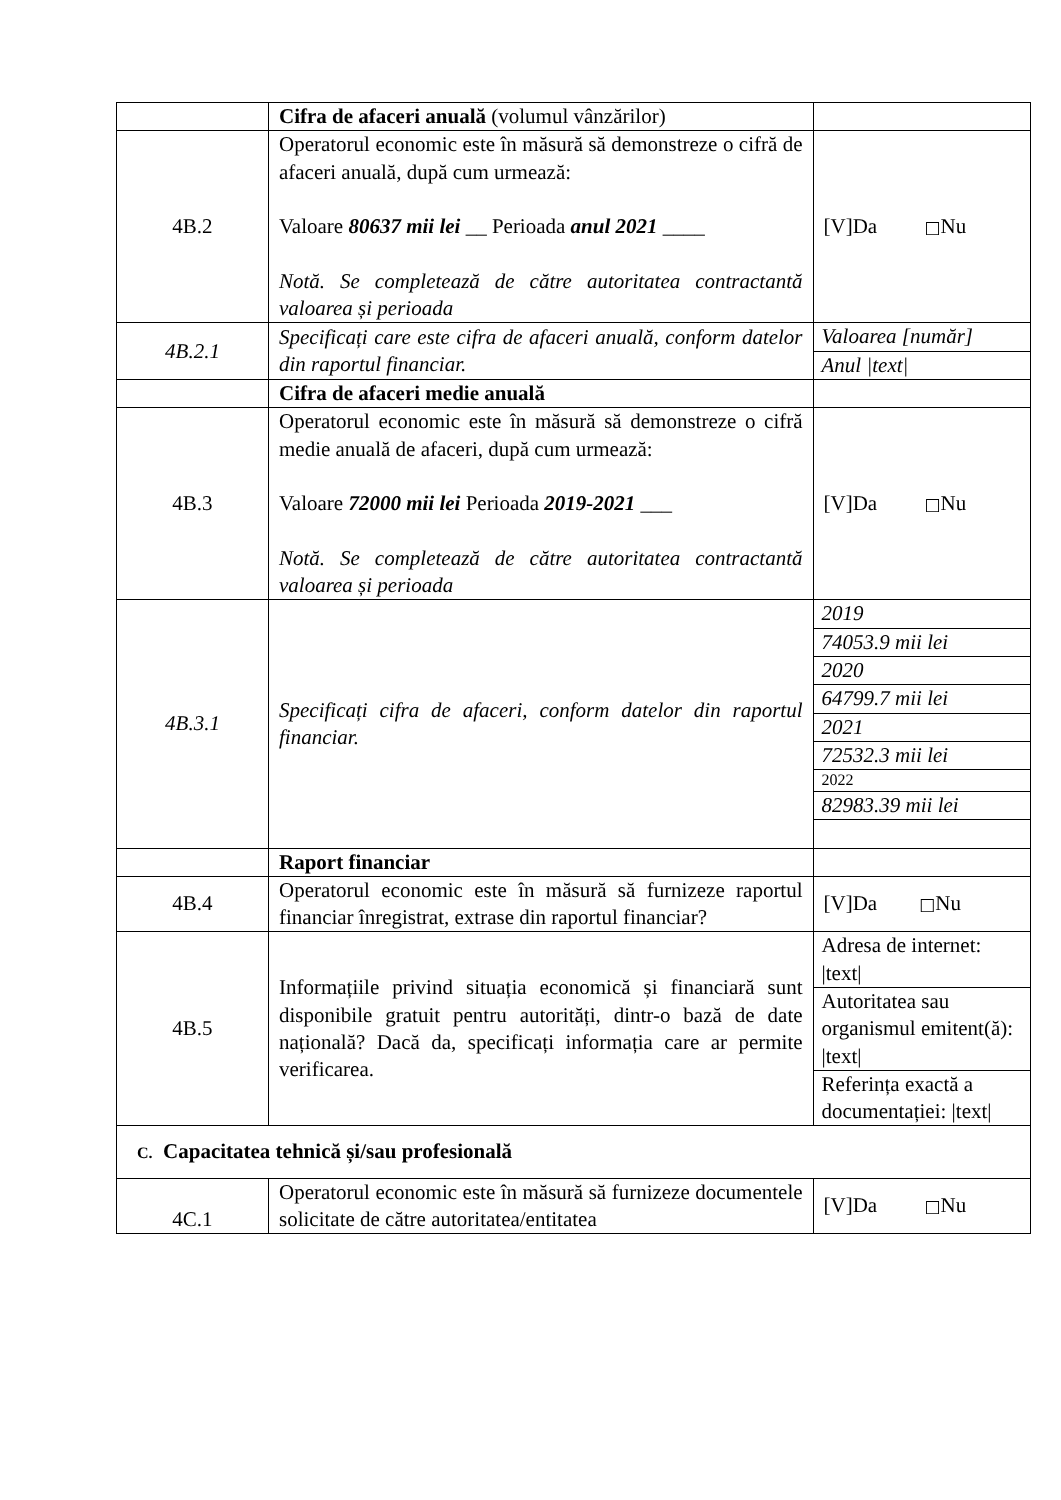| | Cifra de afaceri anuală (volumul vânzărilor) | |
| 4B.2 | Operatorul economic este în măsură să demonstreze o cifră de afaceri anuală, după cum urmează: Valoare 80637 mii lei __ Perioada anul 2021 ____ Notă. Se completează de către autoritatea contractantă valoarea și perioada | [V]Da □ Nu |
| 4B.2.1 | Specificați care este cifra de afaceri anuală, conform datelor din raportul financiar. | / Valoarea [număr] / / Anul /text/ / |
| | Cifra de afaceri medie anuală | |
| 4B.3 | Operatorul economic este în măsură să demonstreze o cifră medie anuală de afaceri, după cum urmează: Valoare 72000 mii lei Perioada 2019-2021 ___ Notă. Se completează de către autoritatea contractantă valoarea și perioada | [V]Da □ Nu |
| 4B.3.1 | Specificați cifra de afaceri, conform datelor din raportul financiar. | / 2019 / / 74053.9 mii lei / / 2020 / / 64799.7 mii lei / / 2021 / / 72532.3 mii lei / / 2022 / / 82983.39 mii lei / |
| | Raport financiar | |
| 4B.4 | Operatorul economic este în măsură să furnizeze raportul financiar înregistrat, extrase din raportul financiar? | [V]Da □ Nu |
| 4B.5 | Informațiile privind situația economică și financiară sunt disponibile gratuit pentru autorități, dintr-o bază de date națională? Dacă da, specificați informația care ar permite verificarea. | / Adresa de internet: /text/ / / Autoritatea sau organismul emitent(ă): /text/ / / Referința exactă a documentației: /text/ / |
| C. Capacitatea tehnică și/sau profesională | | |
| 4C.1 | Operatorul economic este în măsură să furnizeze documentele solicitate de către autoritatea/entitatea | [V]Da □ Nu |